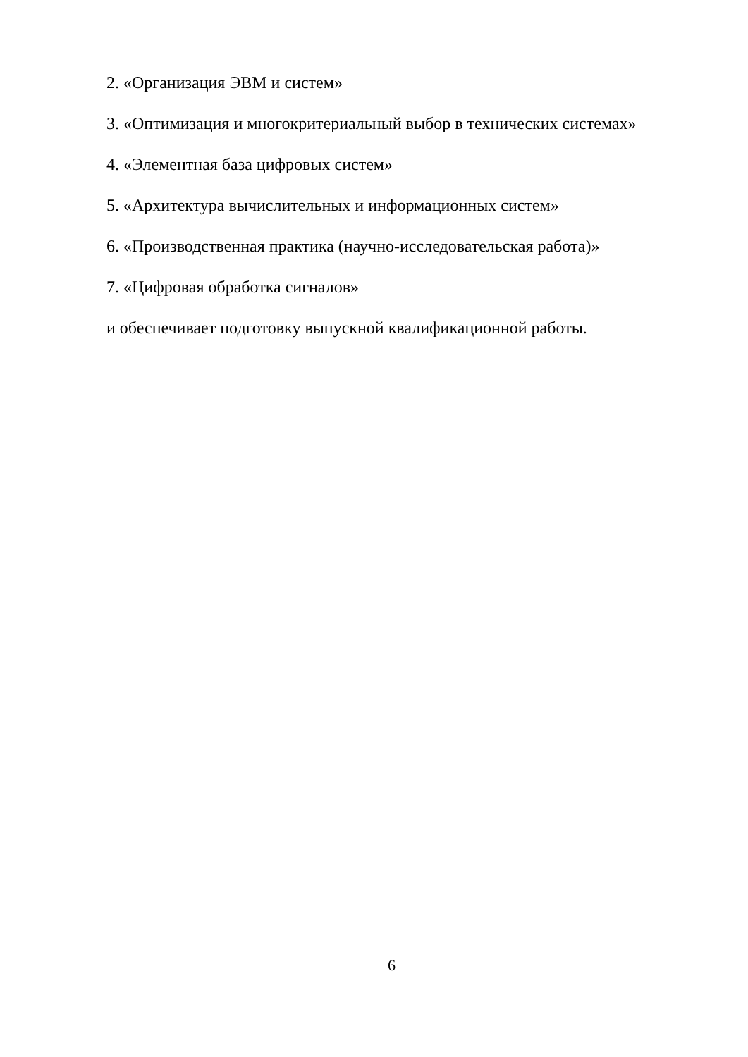2. «Организация ЭВМ и систем»
3. «Оптимизация и многокритериальный выбор в технических системах»
4. «Элементная база цифровых систем»
5. «Архитектура вычислительных и информационных систем»
6. «Производственная практика (научно-исследовательская работа)»
7. «Цифровая обработка сигналов»
и обеспечивает подготовку выпускной квалификационной работы.
6